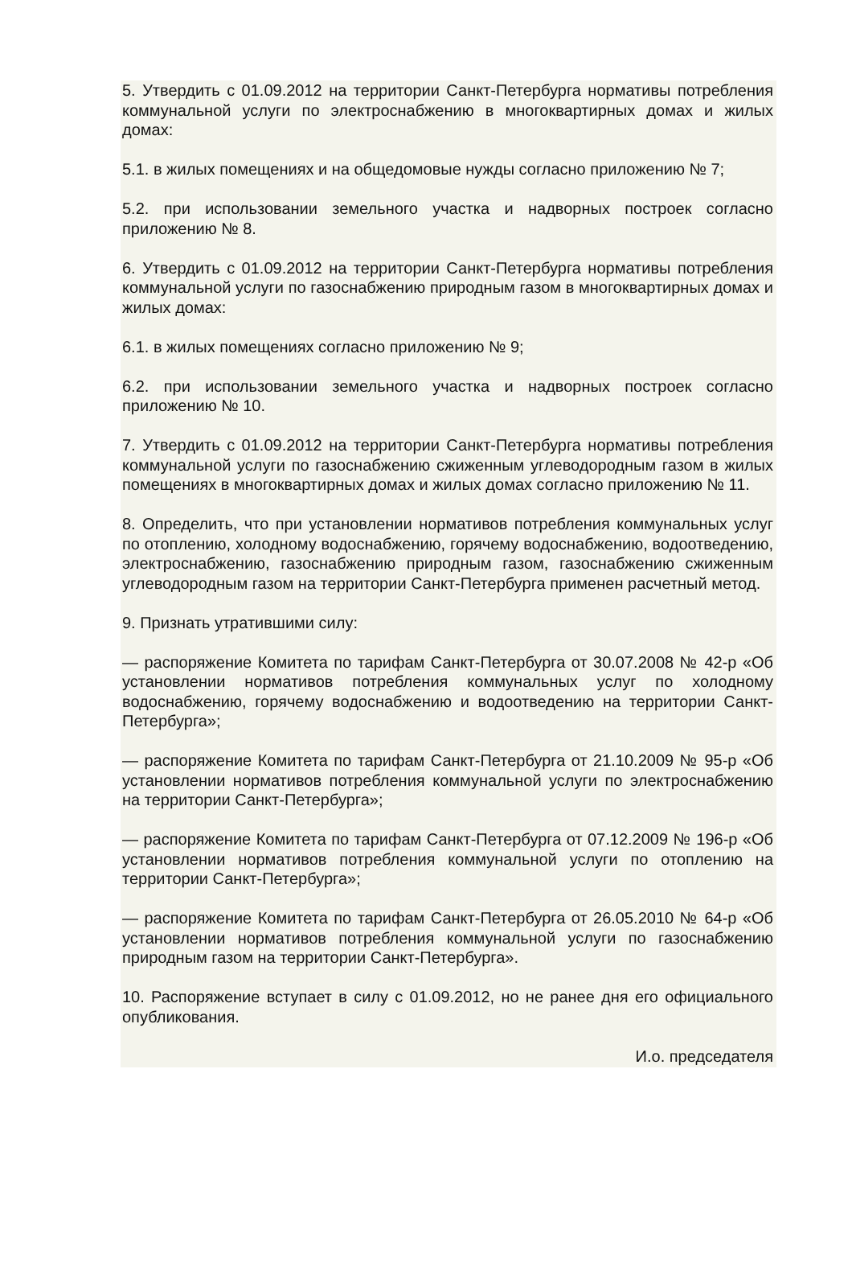5. Утвердить с 01.09.2012 на территории Санкт-Петербурга нормативы потребления коммунальной услуги по электроснабжению в многоквартирных домах и жилых домах:
5.1. в жилых помещениях и на общедомовые нужды согласно приложению № 7;
5.2. при использовании земельного участка и надворных построек согласно приложению № 8.
6. Утвердить с 01.09.2012 на территории Санкт-Петербурга нормативы потребления коммунальной услуги по газоснабжению природным газом в многоквартирных домах и жилых домах:
6.1. в жилых помещениях согласно приложению № 9;
6.2. при использовании земельного участка и надворных построек согласно приложению № 10.
7. Утвердить с 01.09.2012 на территории Санкт-Петербурга нормативы потребления коммунальной услуги по газоснабжению сжиженным углеводородным газом в жилых помещениях в многоквартирных домах и жилых домах согласно приложению № 11.
8. Определить, что при установлении нормативов потребления коммунальных услуг по отоплению, холодному водоснабжению, горячему водоснабжению, водоотведению, электроснабжению, газоснабжению природным газом, газоснабжению сжиженным углеводородным газом на территории Санкт-Петербурга применен расчетный метод.
9. Признать утратившими силу:
— распоряжение Комитета по тарифам Санкт-Петербурга от 30.07.2008 № 42-р «Об установлении нормативов потребления коммунальных услуг по холодному водоснабжению, горячему водоснабжению и водоотведению на территории Санкт-Петербурга»;
— распоряжение Комитета по тарифам Санкт-Петербурга от 21.10.2009 № 95-р «Об установлении нормативов потребления коммунальной услуги по электроснабжению на территории Санкт-Петербурга»;
— распоряжение Комитета по тарифам Санкт-Петербурга от 07.12.2009 № 196-р «Об установлении нормативов потребления коммунальной услуги по отоплению на территории Санкт-Петербурга»;
— распоряжение Комитета по тарифам Санкт-Петербурга от 26.05.2010 № 64-р «Об установлении нормативов потребления коммунальной услуги по газоснабжению природным газом на территории Санкт-Петербурга».
10. Распоряжение вступает в силу с 01.09.2012, но не ранее дня его официального опубликования.
И.о. председателя